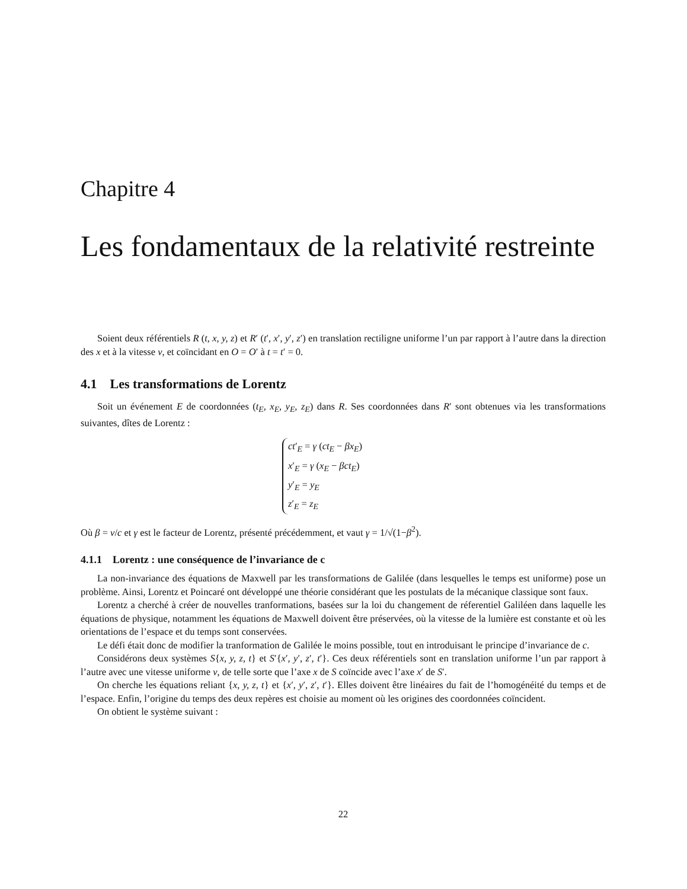Chapitre 4
Les fondamentaux de la relativité restreinte
Soient deux référentiels R (t, x, y, z) et R′ (t′, x′, y′, z′) en translation rectiligne uniforme l’un par rapport à l’autre dans la direction des x et à la vitesse v, et coïncidant en O = O′ à t = t′ = 0.
4.1 Les transformations de Lorentz
Soit un événement E de coordonnées (t<sub>E</sub>, x<sub>E</sub>, y<sub>E</sub>, z<sub>E</sub>) dans R. Ses coordonnées dans R′ sont obtenues via les transformations suivantes, dîtes de Lorentz :
ct′<sub>E</sub> = γ (ct<sub>E</sub> − βx<sub>E</sub>)
x′<sub>E</sub> = γ (x<sub>E</sub> − βct<sub>E</sub>)
y′<sub>E</sub> = y<sub>E</sub>
z′<sub>E</sub> = z<sub>E</sub>
Où β = v/c et γ est le facteur de Lorentz, présenté précédemment, et vaut γ = 1/√(1−β<sup>2</sup>).
4.1.1 Lorentz : une conséquence de l’invariance de c
La non-invariance des équations de Maxwell par les transformations de Galilée (dans lesquelles le temps est uniforme) pose un problème. Ainsi, Lorentz et Poincaré ont développé une théorie considérant que les postulats de la mécanique classique sont faux.
Lorentz a cherché à créer de nouvelles tranformations, basées sur la loi du changement de réferentiel Galiléen dans laquelle les équations de physique, notamment les équations de Maxwell doivent être préservées, où la vitesse de la lumière est constante et où les orientations de l’espace et du temps sont conservées.
Le défi était donc de modifier la tranformation de Galilée le moins possible, tout en introduisant le principe d’invariance de c.
Considérons deux systèmes S{x, y, z, t} et S′{x′, y′, z′, t′}. Ces deux référentiels sont en translation uniforme l’un par rapport à l’autre avec une vitesse uniforme v, de telle sorte que l’axe x de S coïncide avec l’axe x′ de S′.
On cherche les équations reliant {x, y, z, t} et {x′, y′, z′, t′}. Elles doivent être linéaires du fait de l’homogénéité du temps et de l’espace. Enfin, l’origine du temps des deux repères est choisie au moment où les origines des coordonnées coïncident.
On obtient le système suivant :
22